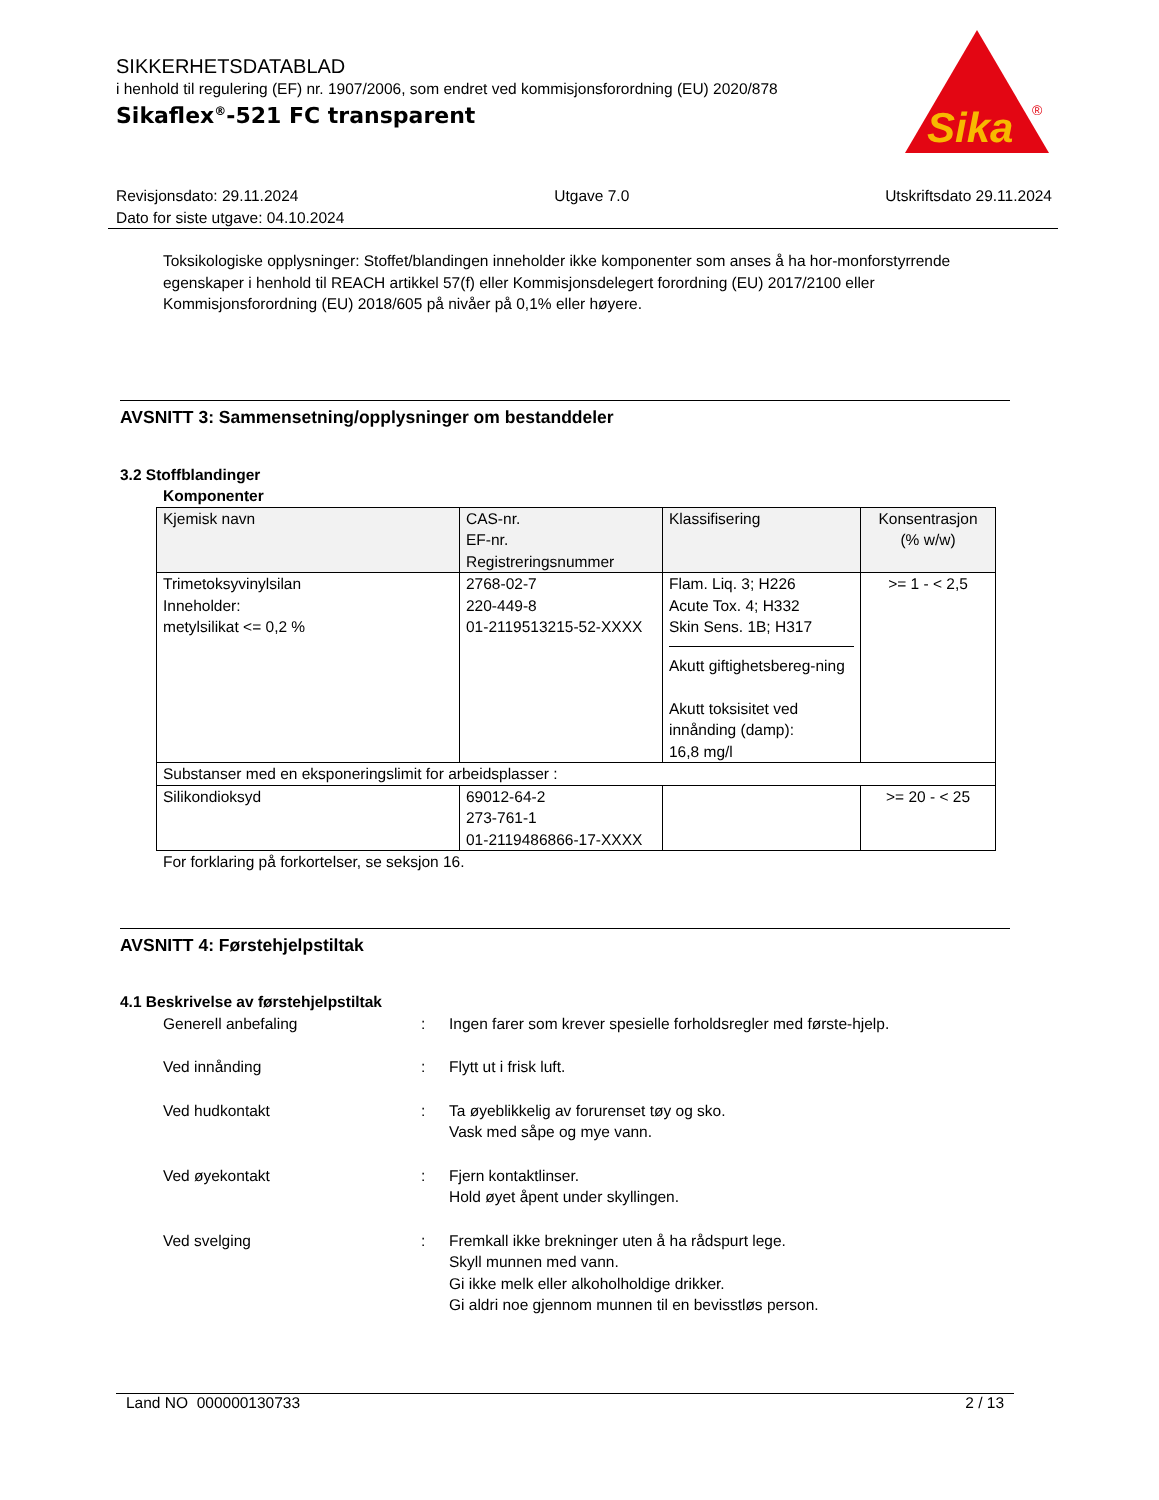SIKKERHETSDATABLAD
i henhold til regulering (EF) nr. 1907/2006, som endret ved kommisjonsforordning (EU) 2020/878
Sikaflex<sup>®</sup>-521 FC transparent
Sika
®
Revisjonsdato: 29.11.2024 Utgave 7.0 Utskriftsdato 29.11.2024
Dato for siste utgave: 04.10.2024
Toksikologiske opplysninger: Stoffet/blandingen inneholder ikke komponenter som anses å ha hor-monforstyrrende egenskaper i henhold til REACH artikkel 57(f) eller Kommisjonsdelegert forordning (EU) 2017/2100 eller Kommisjonsforordning (EU) 2018/605 på nivåer på 0,1% eller høyere.
AVSNITT 3: Sammensetning/opplysninger om bestanddeler
3.2 Stoffblandinger
Komponenter
| Kjemisk navn | CAS-nr. EF-nr. Registreringsnummer | Klassifisering | Konsentrasjon (% w/w) |
| --- | --- | --- | --- |
| Trimetoksyvinylsilan Inneholder: metylsilikat <= 0,2 % | 2768-02-7 220-449-8 01-2119513215-52-XXXX | Flam. Liq. 3; H226 Acute Tox. 4; H332 Skin Sens. 1B; H317 Akutt giftighetsbereg-ning Akutt toksisitet ved innånding (damp): 16,8 mg/l | >= 1 - < 2,5 |
| Substanser med en eksponeringslimit for arbeidsplasser : | | | |
| Silikondioksyd | 69012-64-2 273-761-1 01-2119486866-17-XXXX | | >= 20 - < 25 |
For forklaring på forkortelser, se seksjon 16.
AVSNITT 4: Førstehjelpstiltak
4.1 Beskrivelse av førstehjelpstiltak
Generell anbefaling : Ingen farer som krever spesielle forholdsregler med første-hjelp.
Ved innånding : Flytt ut i frisk luft.
Ved hudkontakt : Ta øyeblikkelig av forurenset tøy og sko.
Vask med såpe og mye vann.
Ved øyekontakt : Fjern kontaktlinser.
Hold øyet åpent under skyllingen.
Ved svelging : Fremkall ikke brekninger uten å ha rådspurt lege.
Skyll munnen med vann.
Gi ikke melk eller alkoholholdige drikker.
Gi aldri noe gjennom munnen til en bevisstløs person.
Land NO 000000130733 2 / 13